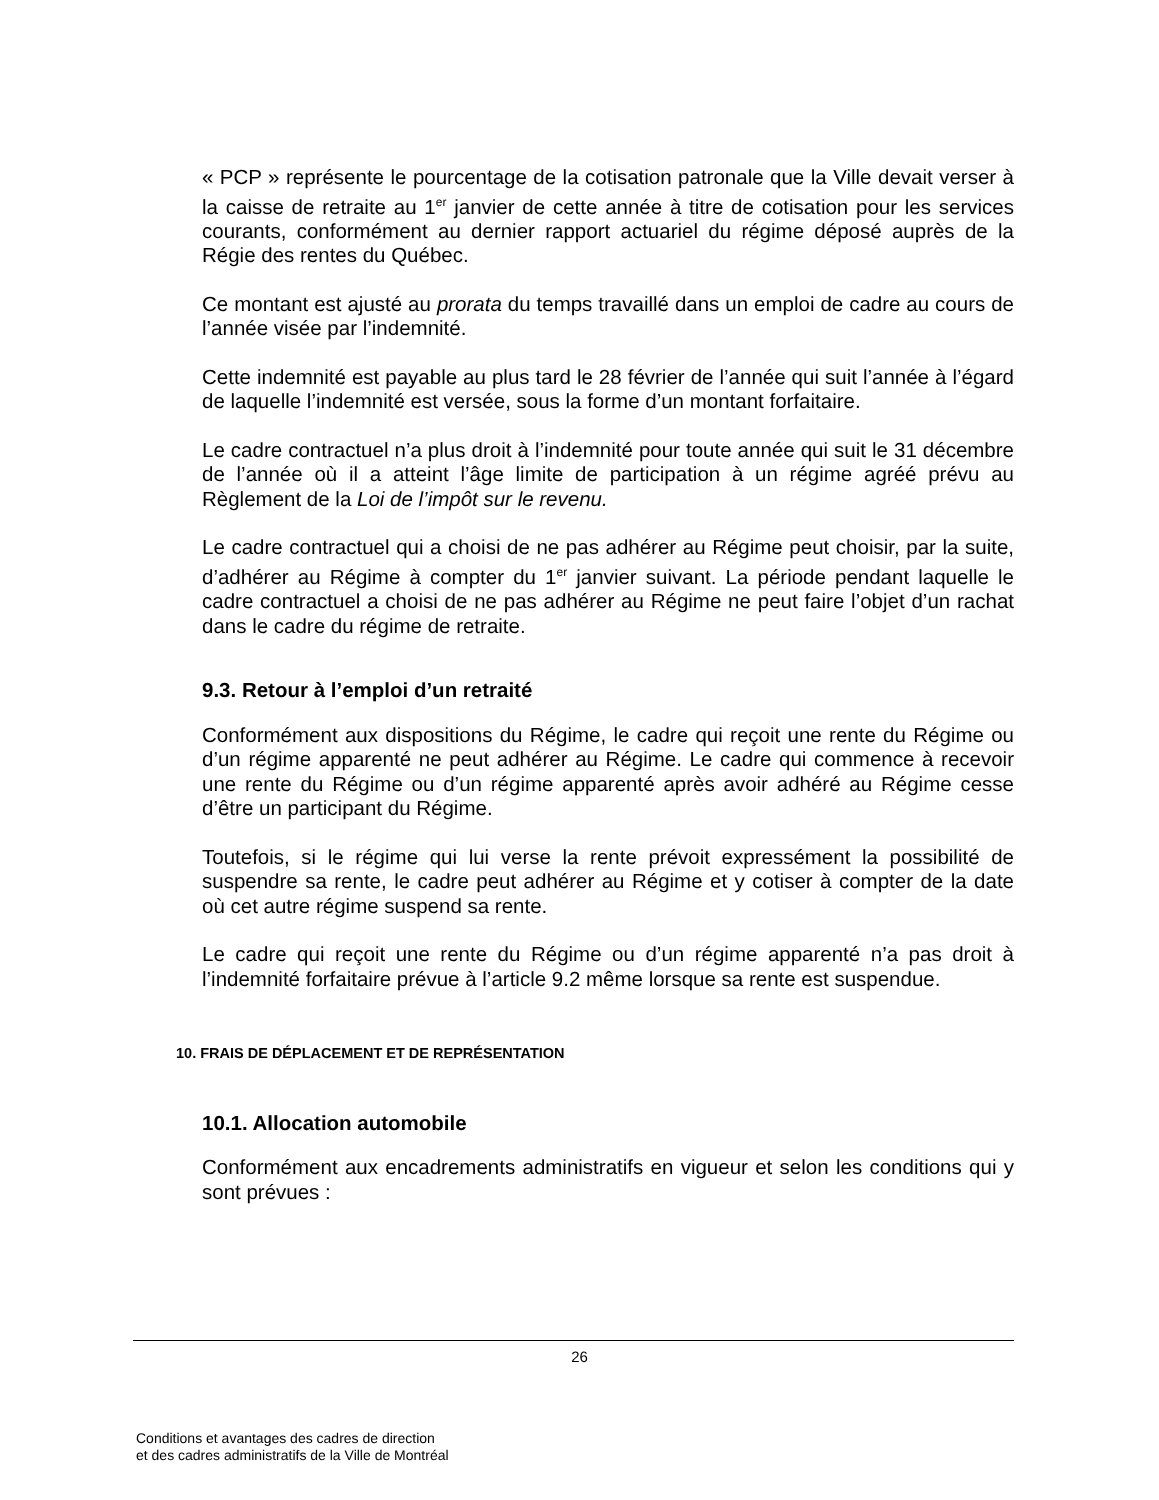« PCP » représente le pourcentage de la cotisation patronale que la Ville devait verser à la caisse de retraite au 1<sup>er</sup> janvier de cette année à titre de cotisation pour les services courants, conformément au dernier rapport actuariel du régime déposé auprès de la Régie des rentes du Québec.
Ce montant est ajusté au prorata du temps travaillé dans un emploi de cadre au cours de l’année visée par l’indemnité.
Cette indemnité est payable au plus tard le 28 février de l’année qui suit l’année à l’égard de laquelle l’indemnité est versée, sous la forme d’un montant forfaitaire.
Le cadre contractuel n’a plus droit à l’indemnité pour toute année qui suit le 31 décembre de l’année où il a atteint l’âge limite de participation à un régime agréé prévu au Règlement de la Loi de l’impôt sur le revenu.
Le cadre contractuel qui a choisi de ne pas adhérer au Régime peut choisir, par la suite, d’adhérer au Régime à compter du 1<sup>er</sup> janvier suivant. La période pendant laquelle le cadre contractuel a choisi de ne pas adhérer au Régime ne peut faire l’objet d’un rachat dans le cadre du régime de retraite.
9.3. Retour à l’emploi d’un retraité
Conformément aux dispositions du Régime, le cadre qui reçoit une rente du Régime ou d’un régime apparenté ne peut adhérer au Régime. Le cadre qui commence à recevoir une rente du Régime ou d’un régime apparenté après avoir adhéré au Régime cesse d’être un participant du Régime.
Toutefois, si le régime qui lui verse la rente prévoit expressément la possibilité de suspendre sa rente, le cadre peut adhérer au Régime et y cotiser à compter de la date où cet autre régime suspend sa rente.
Le cadre qui reçoit une rente du Régime ou d’un régime apparenté n’a pas droit à l’indemnité forfaitaire prévue à l’article 9.2 même lorsque sa rente est suspendue.
10. FRAIS DE DÉPLACEMENT ET DE REPRÉSENTATION
10.1. Allocation automobile
Conformément aux encadrements administratifs en vigueur et selon les conditions qui y sont prévues :
26
Conditions et avantages des cadres de direction
et des cadres administratifs de la Ville de Montréal